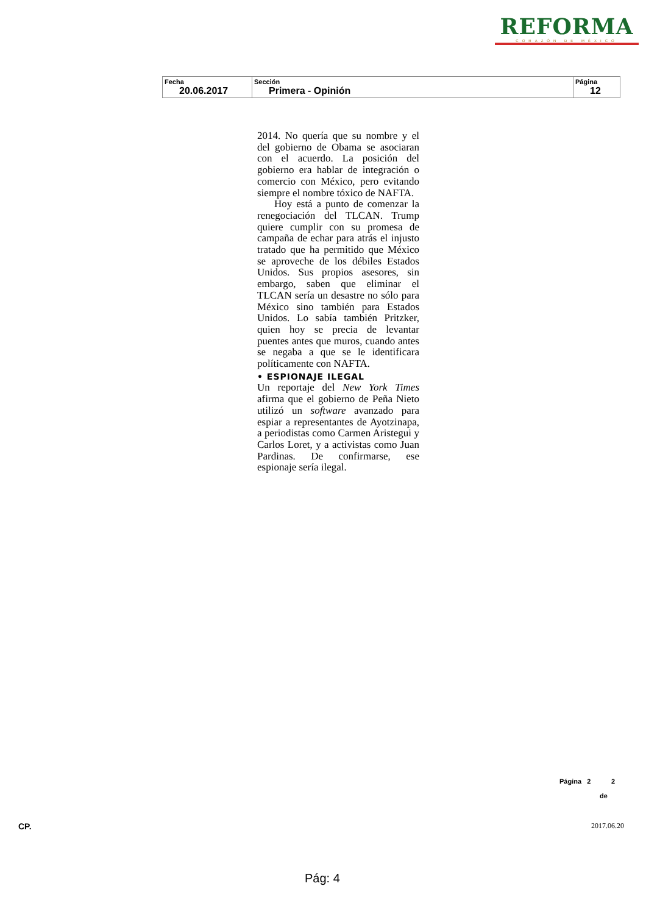REFORMA
CORAZÓN DE MÉXICO
| Fecha 20.06.2017 | Sección Primera - Opinión | Página 12 |
2014. No quería que su nombre y el del gobierno de Obama se asociaran con el acuerdo. La posición del gobierno era hablar de integración o comercio con México, pero evitando siempre el nombre tóxico de NAFTA.
Hoy está a punto de comenzar la renegociación del TLCAN. Trump quiere cumplir con su promesa de campaña de echar para atrás el injusto tratado que ha permitido que México se aproveche de los débiles Estados Unidos. Sus propios asesores, sin embargo, saben que eliminar el TLCAN sería un desastre no sólo para México sino también para Estados Unidos. Lo sabía también Pritzker, quien hoy se precia de levantar puentes antes que muros, cuando antes se negaba a que se le identificara políticamente con NAFTA.
• ESPIONAJE ILEGAL
Un reportaje del New York Times afirma que el gobierno de Peña Nieto utilizó un software avanzado para espiar a representantes de Ayotzinapa, a periodistas como Carmen Aristegui y Carlos Loret, y a activistas como Juan Pardinas. De confirmarse, ese espionaje sería ilegal.
Página 2 2
de
CP. 2017.06.20
Pág: 4